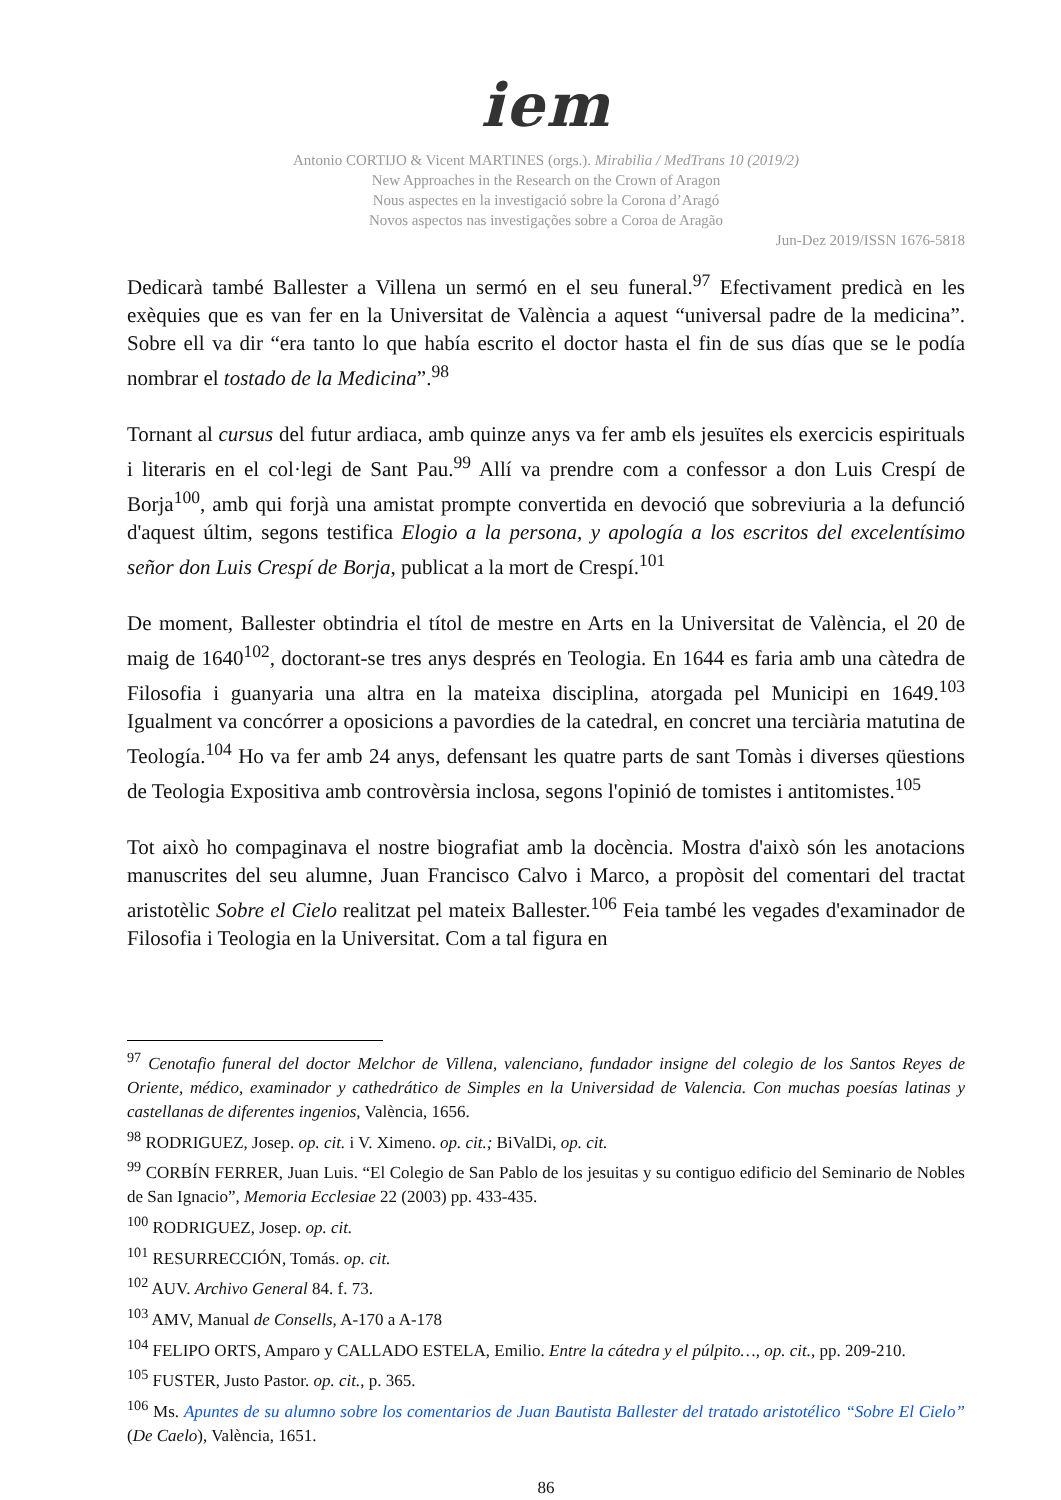iem
Antonio CORTIJO & Vicent MARTINES (orgs.). Mirabilia / MedTrans 10 (2019/2)
New Approaches in the Research on the Crown of Aragon
Nous aspectes en la investigació sobre la Corona d’Aragó
Novos aspectos nas investigações sobre a Coroa de Aragão
Jun-Dez 2019/ISSN 1676-5818
Dedicarà també Ballester a Villena un sermó en el seu funeral.<sup>97</sup> Efectivament predicà en les exèquies que es van fer en la Universitat de València a aquest “universal padre de la medicina”. Sobre ell va dir “era tanto lo que había escrito el doctor hasta el fin de sus días que se le podía nombrar el tostado de la Medicina”.<sup>98</sup>
Tornant al cursus del futur ardiaca, amb quinze anys va fer amb els jesuïtes els exercicis espirituals i literaris en el col·legi de Sant Pau.<sup>99</sup> Allí va prendre com a confessor a don Luis Crespí de Borja<sup>100</sup>, amb qui forjà una amistat prompte convertida en devoció que sobreviuria a la defunció d'aquest últim, segons testifica Elogio a la persona, y apología a los escritos del excelentísimo señor don Luis Crespí de Borja, publicat a la mort de Crespí.<sup>101</sup>
De moment, Ballester obtindria el títol de mestre en Arts en la Universitat de València, el 20 de maig de 1640<sup>102</sup>, doctorant-se tres anys després en Teologia. En 1644 es faria amb una càtedra de Filosofia i guanyaria una altra en la mateixa disciplina, atorgada pel Municipi en 1649.<sup>103</sup> Igualment va concórrer a oposicions a pavordies de la catedral, en concret una terciària matutina de Teología.<sup>104</sup> Ho va fer amb 24 anys, defensant les quatre parts de sant Tomàs i diverses qüestions de Teologia Expositiva amb controvèrsia inclosa, segons l'opinió de tomistes i antitomistes.<sup>105</sup>
Tot això ho compaginava el nostre biografiat amb la docència. Mostra d'això són les anotacions manuscrites del seu alumne, Juan Francisco Calvo i Marco, a propòsit del comentari del tractat aristotèlic Sobre el Cielo realitzat pel mateix Ballester.<sup>106</sup> Feia també les vegades d'examinador de Filosofia i Teologia en la Universitat. Com a tal figura en
<sup>97</sup> Cenotafio funeral del doctor Melchor de Villena, valenciano, fundador insigne del colegio de los Santos Reyes de Oriente, médico, examinador y cathedrático de Simples en la Universidad de Valencia. Con muchas poesías latinas y castellanas de diferentes ingenios, València, 1656.
<sup>98</sup> RODRIGUEZ, Josep. op. cit. i V. Ximeno. op. cit.; BiValDi, op. cit.
<sup>99</sup> CORBÍN FERRER, Juan Luis. “El Colegio de San Pablo de los jesuitas y su contiguo edificio del Seminario de Nobles de San Ignacio”, Memoria Ecclesiae 22 (2003) pp. 433-435.
<sup>100</sup> RODRIGUEZ, Josep. op. cit.
<sup>101</sup> RESURRECCIÓN, Tomás. op. cit.
<sup>102</sup> AUV. Archivo General 84. f. 73.
<sup>103</sup> AMV, Manual de Consells, A-170 a A-178
<sup>104</sup> FELIPO ORTS, Amparo y CALLADO ESTELA, Emilio. Entre la cátedra y el púlpito…, op. cit., pp. 209-210.
<sup>105</sup> FUSTER, Justo Pastor. op. cit., p. 365.
<sup>106</sup> Ms. Apuntes de su alumno sobre los comentarios de Juan Bautista Ballester del tratado aristotélico “Sobre El Cielo” (De Caelo), València, 1651.
86